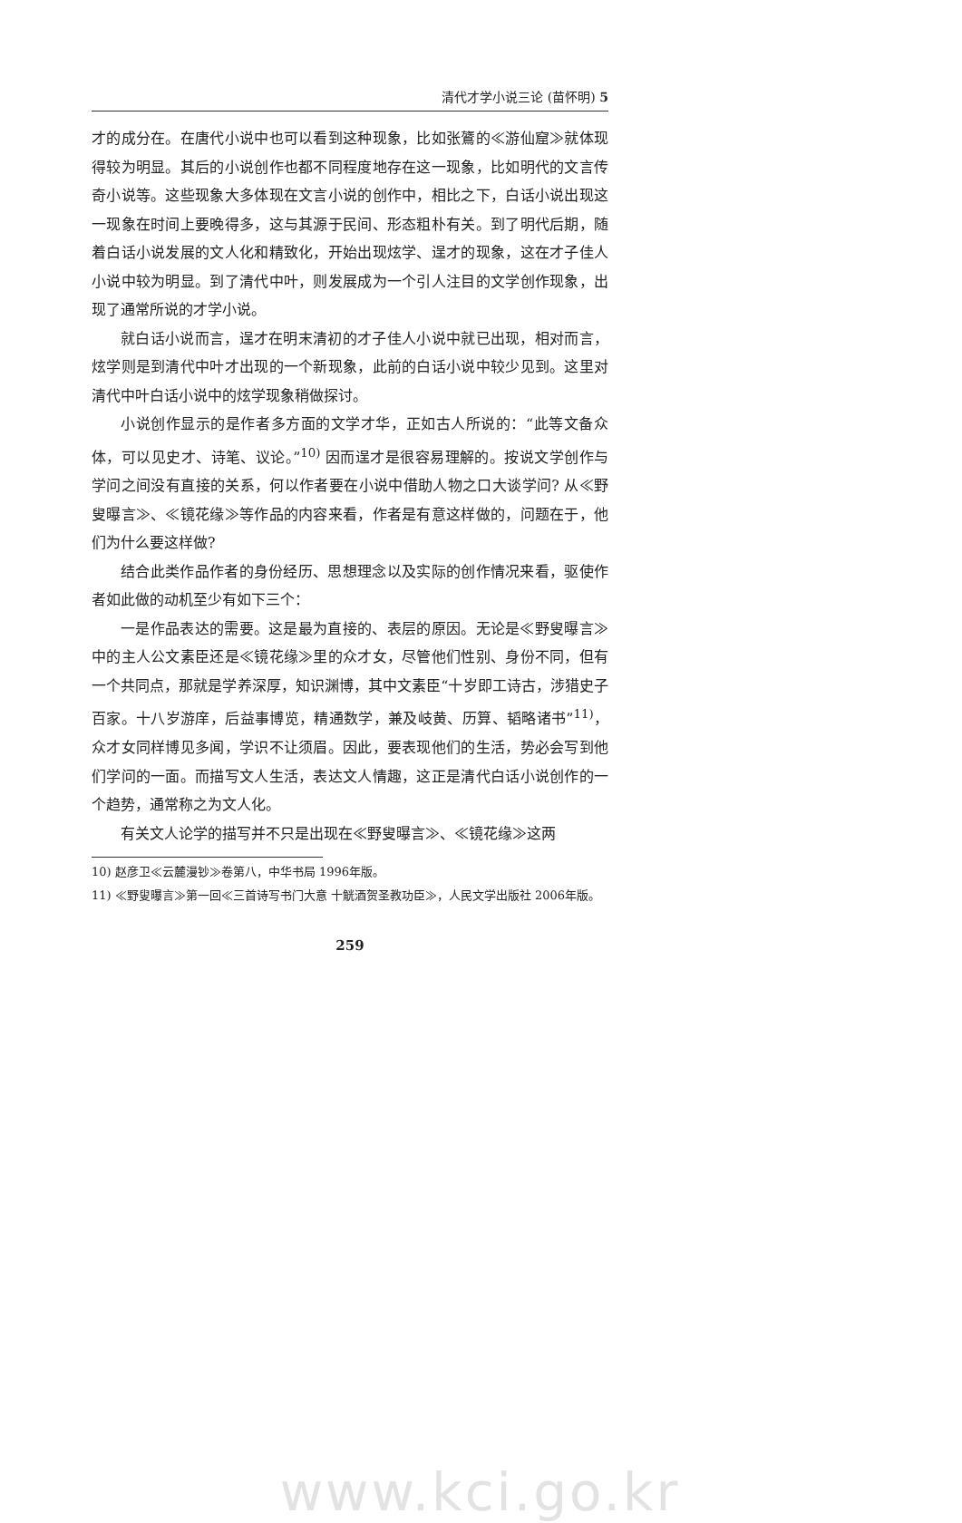清代才学小说三论 (苗怀明) 5
才的成分在。在唐代小说中也可以看到这种现象，比如张鷟的≪游仙窟≫就体现得较为明显。其后的小说创作也都不同程度地存在这一现象，比如明代的文言传奇小说等。这些现象大多体现在文言小说的创作中，相比之下，白话小说出现这一现象在时间上要晚得多，这与其源于民间、形态粗朴有关。到了明代后期，随着白话小说发展的文人化和精致化，开始出现炫学、逞才的现象，这在才子佳人小说中较为明显。到了清代中叶，则发展成为一个引人注目的文学创作现象，出现了通常所说的才学小说。
就白话小说而言，逞才在明末清初的才子佳人小说中就已出现，相对而言，炫学则是到清代中叶才出现的一个新现象，此前的白话小说中较少见到。这里对清代中叶白话小说中的炫学现象稍做探讨。
小说创作显示的是作者多方面的文学才华，正如古人所说的：“此等文备众体，可以见史才、诗笔、议论。”<sup>10)</sup> 因而逞才是很容易理解的。按说文学创作与学问之间没有直接的关系，何以作者要在小说中借助人物之口大谈学问? 从≪野叟曝言≫、≪镜花缘≫等作品的内容来看，作者是有意这样做的，问题在于，他们为什么要这样做?
结合此类作品作者的身份经历、思想理念以及实际的创作情况来看，驱使作者如此做的动机至少有如下三个：
一是作品表达的需要。这是最为直接的、表层的原因。无论是≪野叟曝言≫中的主人公文素臣还是≪镜花缘≫里的众才女，尽管他们性别、身份不同，但有一个共同点，那就是学养深厚，知识渊博，其中文素臣“十岁即工诗古，涉猎史子百家。十八岁游庠，后益事博览，精通数学，兼及岐黄、历算、韬略诸书”<sup>11)</sup>，众才女同样博见多闻，学识不让须眉。因此，要表现他们的生活，势必会写到他们学问的一面。而描写文人生活，表达文人情趣，这正是清代白话小说创作的一个趋势，通常称之为文人化。
有关文人论学的描写并不只是出现在≪野叟曝言≫、≪镜花缘≫这两
10) 赵彦卫≪云麓漫钞≫卷第八，中华书局 1996年版。
11) ≪野叟曝言≫第一回≪三首诗写书门大意 十觥酒贺圣教功臣≫，人民文学出版社 2006年版。
259
www.kci.go.kr